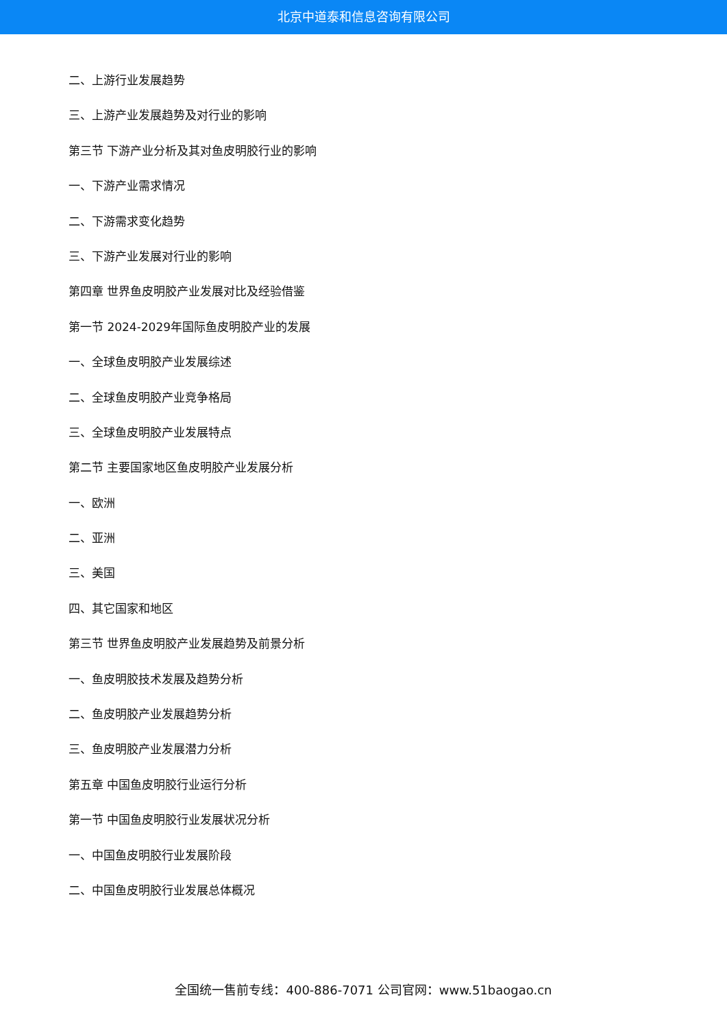北京中道泰和信息咨询有限公司
二、上游行业发展趋势
三、上游产业发展趋势及对行业的影响
第三节 下游产业分析及其对鱼皮明胶行业的影响
一、下游产业需求情况
二、下游需求变化趋势
三、下游产业发展对行业的影响
第四章 世界鱼皮明胶产业发展对比及经验借鉴
第一节 2024-2029年国际鱼皮明胶产业的发展
一、全球鱼皮明胶产业发展综述
二、全球鱼皮明胶产业竞争格局
三、全球鱼皮明胶产业发展特点
第二节 主要国家地区鱼皮明胶产业发展分析
一、欧洲
二、亚洲
三、美国
四、其它国家和地区
第三节 世界鱼皮明胶产业发展趋势及前景分析
一、鱼皮明胶技术发展及趋势分析
二、鱼皮明胶产业发展趋势分析
三、鱼皮明胶产业发展潜力分析
第五章 中国鱼皮明胶行业运行分析
第一节 中国鱼皮明胶行业发展状况分析
一、中国鱼皮明胶行业发展阶段
二、中国鱼皮明胶行业发展总体概况
全国统一售前专线：400-886-7071 公司官网：www.51baogao.cn